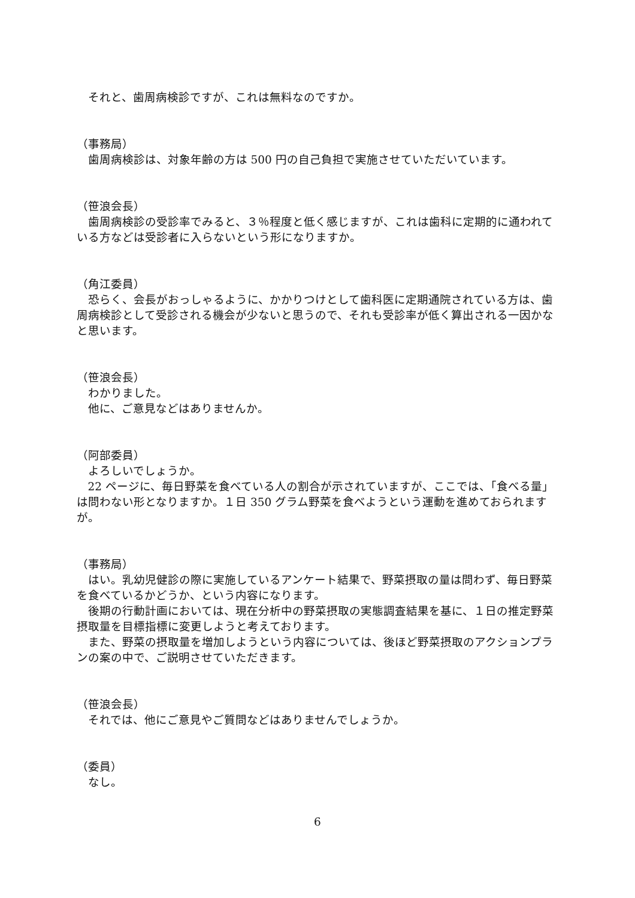それと、歯周病検診ですが、これは無料なのですか。
（事務局）
歯周病検診は、対象年齢の方は 500 円の自己負担で実施させていただいています。
（笹浪会長）
歯周病検診の受診率でみると、３％程度と低く感じますが、これは歯科に定期的に通われている方などは受診者に入らないという形になりますか。
（角江委員）
恐らく、会長がおっしゃるように、かかりつけとして歯科医に定期通院されている方は、歯周病検診として受診される機会が少ないと思うので、それも受診率が低く算出される一因かなと思います。
（笹浪会長）
わかりました。
他に、ご意見などはありませんか。
（阿部委員）
よろしいでしょうか。
22 ページに、毎日野菜を食べている人の割合が示されていますが、ここでは、「食べる量」は問わない形となりますか。１日 350 グラム野菜を食べようという運動を進めておられますが。
（事務局）
はい。乳幼児健診の際に実施しているアンケート結果で、野菜摂取の量は問わず、毎日野菜を食べているかどうか、という内容になります。
後期の行動計画においては、現在分析中の野菜摂取の実態調査結果を基に、１日の推定野菜摂取量を目標指標に変更しようと考えております。
また、野菜の摂取量を増加しようという内容については、後ほど野菜摂取のアクションプランの案の中で、ご説明させていただきます。
（笹浪会長）
それでは、他にご意見やご質問などはありませんでしょうか。
（委員）
なし。
6